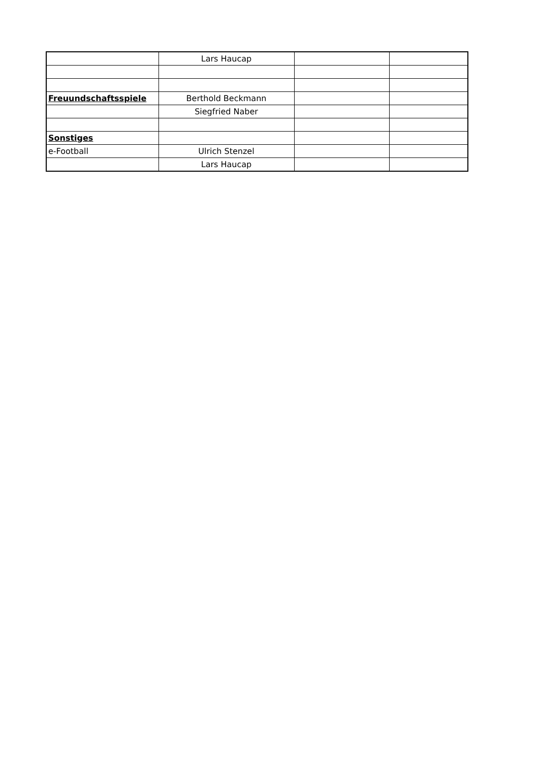| | Lars Haucap | | |
| Freuundschaftsspiele | Berthold Beckmann | | |
| | Siegfried Naber | | |
| Sonstiges | | | |
| e-Football | Ulrich Stenzel | | |
| | Lars Haucap | | |